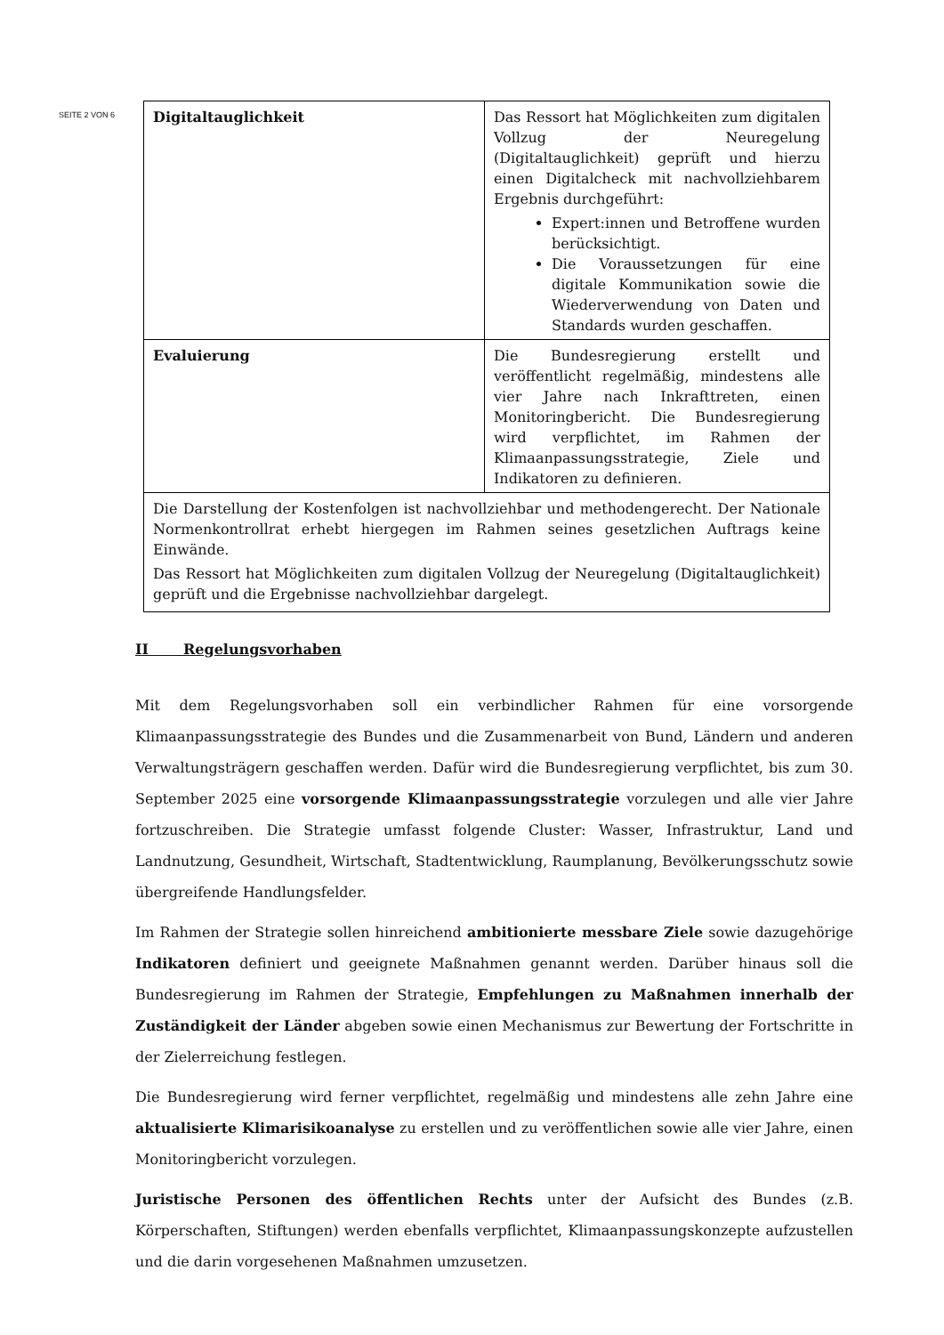SEITE 2 VON 6
| Digitaltauglichkeit | Das Ressort hat Möglichkeiten zum digitalen Vollzug der Neuregelung (Digitaltauglichkeit) geprüft und hierzu einen Digitalcheck mit nachvollziehbarem Ergebnis durchgeführt: Expert:innen und Betroffene wurden berücksichtigt. Die Voraussetzungen für eine digitale Kommunikation sowie die Wiederverwendung von Daten und Standards wurden geschaffen. |
| Evaluierung | Die Bundesregierung erstellt und veröffentlicht regelmäßig, mindestens alle vier Jahre nach Inkrafttreten, einen Monitoringbericht. Die Bundesregierung wird verpflichtet, im Rahmen der Klimaanpassungsstrategie, Ziele und Indikatoren zu definieren. |
| Die Darstellung der Kostenfolgen ist nachvollziehbar und methodengerecht. Der Nationale Normenkontrollrat erhebt hiergegen im Rahmen seines gesetzlichen Auftrags keine Einwände. Das Ressort hat Möglichkeiten zum digitalen Vollzug der Neuregelung (Digitaltauglichkeit) geprüft und die Ergebnisse nachvollziehbar dargelegt. | |
II Regelungsvorhaben
Mit dem Regelungsvorhaben soll ein verbindlicher Rahmen für eine vorsorgende Klimaanpassungsstrategie des Bundes und die Zusammenarbeit von Bund, Ländern und anderen Verwaltungsträgern geschaffen werden. Dafür wird die Bundesregierung verpflichtet, bis zum 30. September 2025 eine vorsorgende Klimaanpassungsstrategie vorzulegen und alle vier Jahre fortzuschreiben. Die Strategie umfasst folgende Cluster: Wasser, Infrastruktur, Land und Landnutzung, Gesundheit, Wirtschaft, Stadtentwicklung, Raumplanung, Bevölkerungsschutz sowie übergreifende Handlungsfelder.
Im Rahmen der Strategie sollen hinreichend ambitionierte messbare Ziele sowie dazugehörige Indikatoren definiert und geeignete Maßnahmen genannt werden. Darüber hinaus soll die Bundesregierung im Rahmen der Strategie, Empfehlungen zu Maßnahmen innerhalb der Zuständigkeit der Länder abgeben sowie einen Mechanismus zur Bewertung der Fortschritte in der Zielerreichung festlegen.
Die Bundesregierung wird ferner verpflichtet, regelmäßig und mindestens alle zehn Jahre eine aktualisierte Klimarisikoanalyse zu erstellen und zu veröffentlichen sowie alle vier Jahre, einen Monitoringbericht vorzulegen.
Juristische Personen des öffentlichen Rechts unter der Aufsicht des Bundes (z.B. Körperschaften, Stiftungen) werden ebenfalls verpflichtet, Klimaanpassungskonzepte aufzustellen und die darin vorgesehenen Maßnahmen umzusetzen.